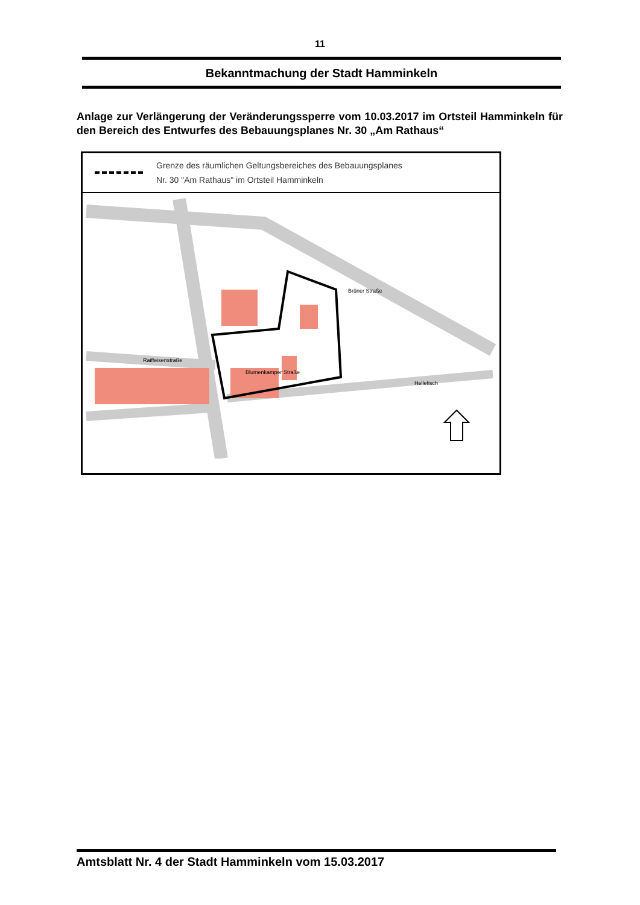11
Bekanntmachung der Stadt Hamminkeln
Anlage zur Verlängerung der Veränderungssperre vom 10.03.2017 im Ortsteil Hamminkeln für den Bereich des Entwurfes des Bebauungsplanes Nr. 30 „Am Rathaus“
Grenze des räumlichen Geltungsbereiches des Bebauungsplanes
Nr. 30 "Am Rathaus" im Ortsteil Hamminkeln
Blumenkamper Straße
Raiffeisenstraße
Brüner Straße
Hellefisch
Amtsblatt Nr. 4 der Stadt Hamminkeln vom 15.03.2017